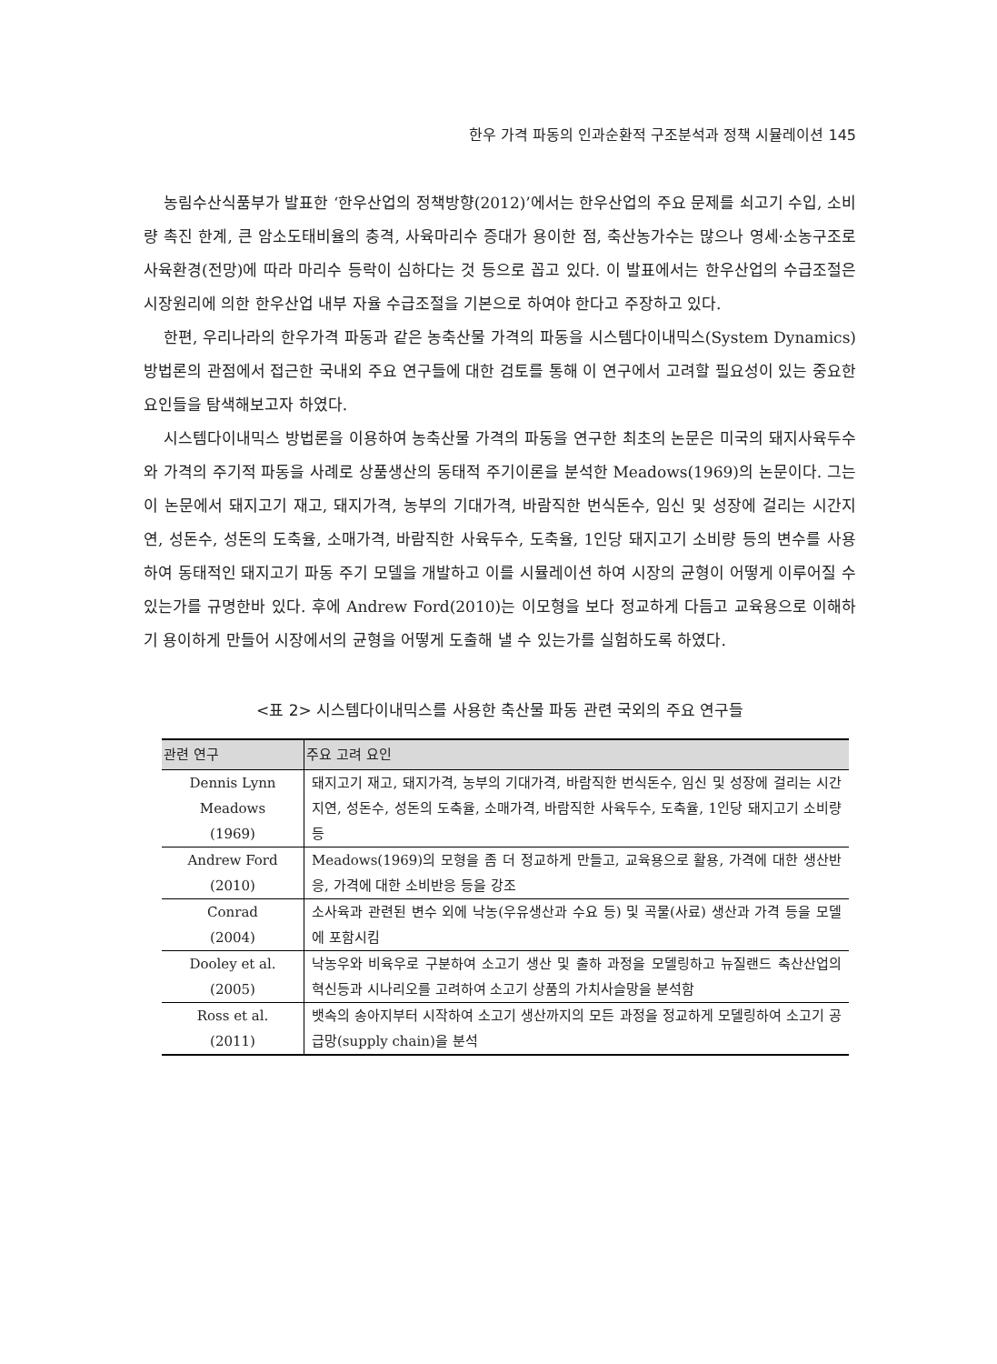한우 가격 파동의 인과순환적 구조분석과 정책 시뮬레이션 145
농림수산식품부가 발표한 ‘한우산업의 정책방향(2012)’에서는 한우산업의 주요 문제를 쇠고기 수입, 소비량 촉진 한계, 큰 암소도태비율의 충격, 사육마리수 증대가 용이한 점, 축산농가수는 많으나 영세·소농구조로 사육환경(전망)에 따라 마리수 등락이 심하다는 것 등으로 꼽고 있다. 이 발표에서는 한우산업의 수급조절은 시장원리에 의한 한우산업 내부 자율 수급조절을 기본으로 하여야 한다고 주장하고 있다.
한편, 우리나라의 한우가격 파동과 같은 농축산물 가격의 파동을 시스템다이내믹스(System Dynamics) 방법론의 관점에서 접근한 국내외 주요 연구들에 대한 검토를 통해 이 연구에서 고려할 필요성이 있는 중요한 요인들을 탐색해보고자 하였다.
시스템다이내믹스 방법론을 이용하여 농축산물 가격의 파동을 연구한 최초의 논문은 미국의 돼지사육두수와 가격의 주기적 파동을 사례로 상품생산의 동태적 주기이론을 분석한 Meadows(1969)의 논문이다. 그는 이 논문에서 돼지고기 재고, 돼지가격, 농부의 기대가격, 바람직한 번식돈수, 임신 및 성장에 걸리는 시간지연, 성돈수, 성돈의 도축율, 소매가격, 바람직한 사육두수, 도축율, 1인당 돼지고기 소비량 등의 변수를 사용하여 동태적인 돼지고기 파동 주기 모델을 개발하고 이를 시뮬레이션 하여 시장의 균형이 어떻게 이루어질 수 있는가를 규명한바 있다. 후에 Andrew Ford(2010)는 이모형을 보다 정교하게 다듬고 교육용으로 이해하기 용이하게 만들어 시장에서의 균형을 어떻게 도출해 낼 수 있는가를 실험하도록 하였다.
<표 2> 시스템다이내믹스를 사용한 축산물 파동 관련 국외의 주요 연구들
| 관련 연구 | 주요 고려 요인 |
| --- | --- |
| Dennis Lynn Meadows (1969) | 돼지고기 재고, 돼지가격, 농부의 기대가격, 바람직한 번식돈수, 임신 및 성장에 걸리는 시간지연, 성돈수, 성돈의 도축율, 소매가격, 바람직한 사육두수, 도축율, 1인당 돼지고기 소비량 등 |
| Andrew Ford (2010) | Meadows(1969)의 모형을 좀 더 정교하게 만들고, 교육용으로 활용, 가격에 대한 생산반응, 가격에 대한 소비반응 등을 강조 |
| Conrad (2004) | 소사육과 관련된 변수 외에 낙농(우유생산과 수요 등) 및 곡물(사료) 생산과 가격 등을 모델에 포함시킴 |
| Dooley et al. (2005) | 낙농우와 비육우로 구분하여 소고기 생산 및 출하 과정을 모델링하고 뉴질랜드 축산산업의 혁신등과 시나리오를 고려하여 소고기 상품의 가치사슬망을 분석함 |
| Ross et al. (2011) | 뱃속의 송아지부터 시작하여 소고기 생산까지의 모든 과정을 정교하게 모델링하여 소고기 공급망(supply chain)을 분석 |